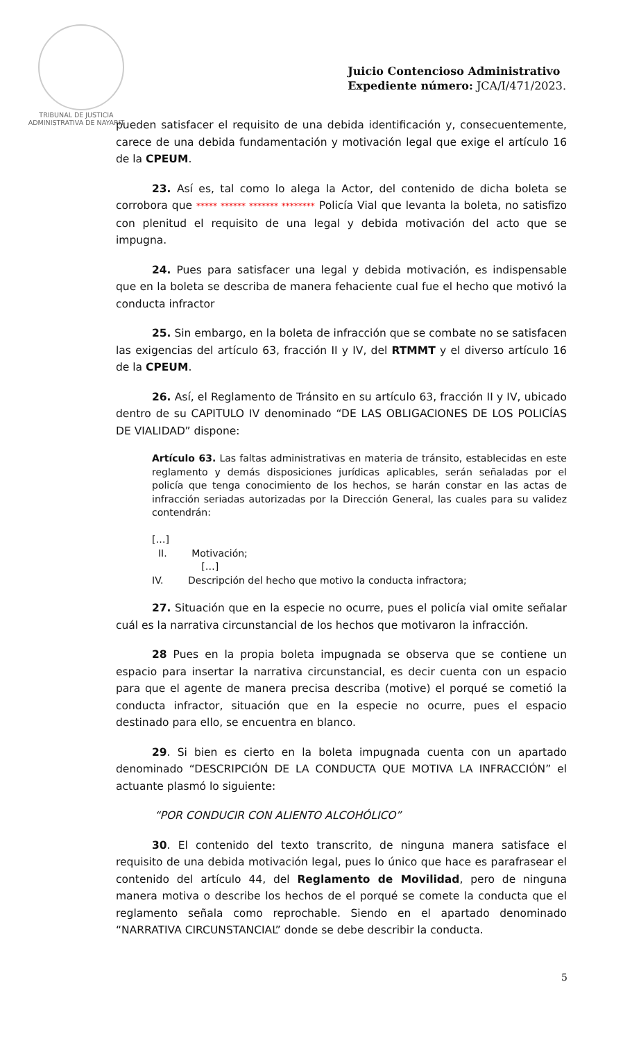TRIBUNAL DE JUSTICIA
ADMINISTRATIVA DE NAYARIT
Juicio Contencioso Administrativo
Expediente número: JCA/I/471/2023.
pueden satisfacer el requisito de una debida identificación y, consecuentemente, carece de una debida fundamentación y motivación legal que exige el artículo 16 de la CPEUM.
23. Así es, tal como lo alega la Actor, del contenido de dicha boleta se corrobora que ***** ****** ******* ******** Policía Vial que levanta la boleta, no satisfizo con plenitud el requisito de una legal y debida motivación del acto que se impugna.
24. Pues para satisfacer una legal y debida motivación, es indispensable que en la boleta se describa de manera fehaciente cual fue el hecho que motivó la conducta infractor
25. Sin embargo, en la boleta de infracción que se combate no se satisfacen las exigencias del artículo 63, fracción II y IV, del RTMMT y el diverso artículo 16 de la CPEUM.
26. Así, el Reglamento de Tránsito en su artículo 63, fracción II y IV, ubicado dentro de su CAPITULO IV denominado “DE LAS OBLIGACIONES DE LOS POLICÍAS DE VIALIDAD” dispone:
Artículo 63. Las faltas administrativas en materia de tránsito, establecidas en este reglamento y demás disposiciones jurídicas aplicables, serán señaladas por el policía que tenga conocimiento de los hechos, se harán constar en las actas de infracción seriadas autorizadas por la Dirección General, las cuales para su validez contendrán:
[…]
II. Motivación;
[…]
IV. Descripción del hecho que motivo la conducta infractora;
27. Situación que en la especie no ocurre, pues el policía vial omite señalar cuál es la narrativa circunstancial de los hechos que motivaron la infracción.
28 Pues en la propia boleta impugnada se observa que se contiene un espacio para insertar la narrativa circunstancial, es decir cuenta con un espacio para que el agente de manera precisa describa (motive) el porqué se cometió la conducta infractor, situación que en la especie no ocurre, pues el espacio destinado para ello, se encuentra en blanco.
29. Si bien es cierto en la boleta impugnada cuenta con un apartado denominado “DESCRIPCIÓN DE LA CONDUCTA QUE MOTIVA LA INFRACCIÓN” el actuante plasmó lo siguiente:
“POR CONDUCIR CON ALIENTO ALCOHÓLICO”
30. El contenido del texto transcrito, de ninguna manera satisface el requisito de una debida motivación legal, pues lo único que hace es parafrasear el contenido del artículo 44, del Reglamento de Movilidad, pero de ninguna manera motiva o describe los hechos de el porqué se comete la conducta que el reglamento señala como reprochable. Siendo en el apartado denominado “NARRATIVA CIRCUNSTANCIAL” donde se debe describir la conducta.
5